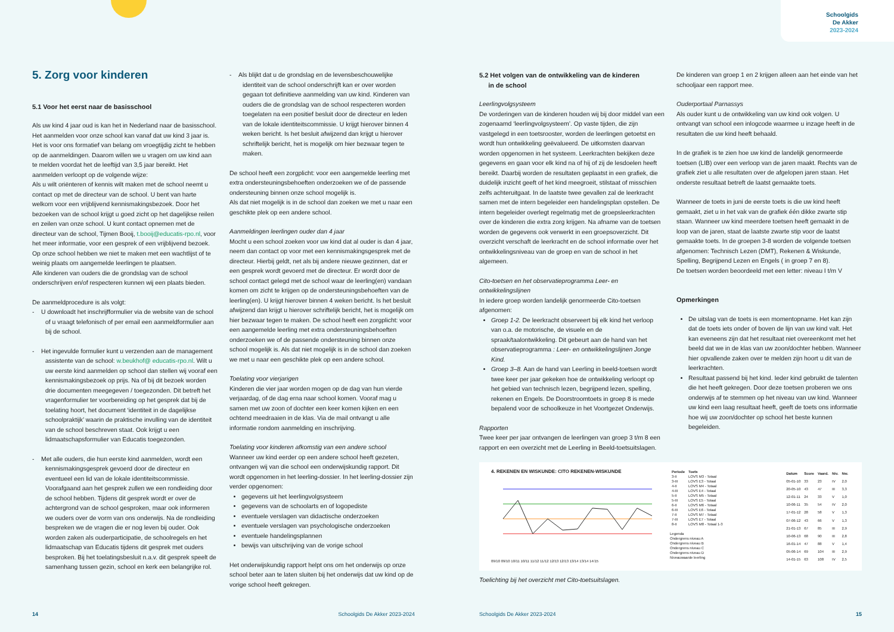5. Zorg voor kinderen
5.1 Voor het eerst naar de basisschool
Als uw kind 4 jaar oud is kan het in Nederland naar de basisschool. Het aanmelden voor onze school kan vanaf dat uw kind 3 jaar is. Het is voor ons formatief van belang om vroegtijdig zicht te hebben op de aanmeldingen. Daarom willen we u vragen om uw kind aan te melden voordat het de leeftijd van 3,5 jaar bereikt. Het aanmelden verloopt op de volgende wijze:
Als u wilt oriënteren of kennis wilt maken met de school neemt u contact op met de directeur van de school. U bent van harte welkom voor een vrijblijvend kennismakingsbezoek. Door het bezoeken van de school krijgt u goed zicht op het dagelijkse reilen en zeilen van onze school. U kunt contact opnemen met de directeur van de school, Tijmen Booij, t.booij@educatis-rpo.nl, voor het meer informatie, voor een gesprek of een vrijblijvend bezoek.
Op onze school hebben we niet te maken met een wachtlijst of te weinig plaats om aangemelde leerlingen te plaatsen.
Alle kinderen van ouders die de grondslag van de school onderschrijven en/of respecteren kunnen wij een plaats bieden.
De aanmeldprocedure is als volgt:
- U downloadt het inschrijfformulier via de website van de school of u vraagt telefonisch of per email een aanmeldformulier aan bij de school.
- Het ingevulde formulier kunt u verzenden aan de management assistente van de school: w.beukhof@ educatis-rpo.nl. Wilt u uw eerste kind aanmelden op school dan stellen wij vooraf een kennismakingsbezoek op prijs. Na of bij dit bezoek worden drie documenten meegegeven / toegezonden. Dit betreft het vragenformulier ter voorbereiding op het gesprek dat bij de toelating hoort, het document ‘identiteit in de dagelijkse schoolpraktijk’ waarin de praktische invulling van de identiteit van de school beschreven staat. Ook krijgt u een lidmaatschapsformulier van Educatis toegezonden.
- Met alle ouders, die hun eerste kind aanmelden, wordt een kennismakingsgesprek gevoerd door de directeur en eventueel een lid van de lokale identiteitscommissie. Voorafgaand aan het gesprek zullen we een rondleiding door de school hebben. Tijdens dit gesprek wordt er over de achtergrond van de school gesproken, maar ook informeren we ouders over de vorm van ons onderwijs. Na de rondleiding bespreken we de vragen die er nog leven bij ouder. Ook worden zaken als ouderparticipatie, de schoolregels en het lidmaatschap van Educatis tijdens dit gesprek met ouders besproken. Bij het toelatingsbesluit n.a.v. dit gesprek speelt de samenhang tussen gezin, school en kerk een belangrijke rol.
- Als blijkt dat u de grondslag en de levensbeschouwelijke identiteit van de school onderschrijft kan er over worden gegaan tot definitieve aanmelding van uw kind. Kinderen van ouders die de grondslag van de school respecteren worden toegelaten na een positief besluit door de directeur en leden van de lokale identiteitscommissie. U krijgt hierover binnen 4 weken bericht. Is het besluit afwijzend dan krijgt u hierover schriftelijk bericht, het is mogelijk om hier bezwaar tegen te maken.
De school heeft een zorgplicht: voor een aangemelde leerling met extra ondersteuningsbehoeften onderzoeken we of de passende ondersteuning binnen onze school mogelijk is.
Als dat niet mogelijk is in de school dan zoeken we met u naar een geschikte plek op een andere school.
Aanmeldingen leerlingen ouder dan 4 jaar
Mocht u een school zoeken voor uw kind dat al ouder is dan 4 jaar, neem dan contact op voor met een kennismakingsgesprek met de directeur. Hierbij geldt, net als bij andere nieuwe gezinnen, dat er een gesprek wordt gevoerd met de directeur. Er wordt door de school contact gelegd met de school waar de leerling(en) vandaan komen om zicht te krijgen op de ondersteuningsbehoeften van de leerling(en). U krijgt hierover binnen 4 weken bericht. Is het besluit afwijzend dan krijgt u hierover schriftelijk bericht, het is mogelijk om hier bezwaar tegen te maken. De school heeft een zorgplicht: voor een aangemelde leerling met extra ondersteuningsbehoeften onderzoeken we of de passende ondersteuning binnen onze school mogelijk is. Als dat niet mogelijk is in de school dan zoeken we met u naar een geschikte plek op een andere school.
Toelating voor vierjarigen
Kinderen die vier jaar worden mogen op de dag van hun vierde verjaardag, of de dag erna naar school komen. Vooraf mag u samen met uw zoon of dochter een keer komen kijken en een ochtend meedraaien in de klas. Via de mail ontvangt u alle informatie rondom aanmelding en inschrijving.
Toelating voor kinderen afkomstig van een andere school
Wanneer uw kind eerder op een andere school heeft gezeten, ontvangen wij van die school een onderwijskundig rapport. Dit wordt opgenomen in het leerling-dossier. In het leerling-dossier zijn verder opgenomen:
gegevens uit het leerlingvolgsysteem
gegevens van de schoolarts en of logopediste
eventuele verslagen van didactische onderzoeken
eventuele verslagen van psychologische onderzoeken
eventuele handelingsplannen
bewijs van uitschrijving van de vorige school
Het onderwijskundig rapport helpt ons om het onderwijs op onze school beter aan te laten sluiten bij het onderwijs dat uw kind op de vorige school heeft gekregen.
14 Schoolgids De Akker 2023-2024
Schoolgids
De Akker
2023-2024
5.2 Het volgen van de ontwikkeling van de kinderen
in de school
Leerlingvolgsysteem
De vorderingen van de kinderen houden wij bij door middel van een zogenaamd ‘leerlingvolgsysteem’. Op vaste tijden, die zijn vastgelegd in een toetsrooster, worden de leerlingen getoetst en wordt hun ontwikkeling geëvalueerd. De uitkomsten daarvan worden opgenomen in het systeem. Leerkrachten bekijken deze gegevens en gaan voor elk kind na of hij of zij de lesdoelen heeft bereikt. Daarbij worden de resultaten geplaatst in een grafiek, die duidelijk inzicht geeft of het kind meegroeit, stilstaat of misschien zelfs achteruitgaat. In de laatste twee gevallen zal de leerkracht samen met de intern begeleider een handelingsplan opstellen. De intern begeleider overlegt regelmatig met de groepsleerkrachten over de kinderen die extra zorg krijgen. Na afname van de toetsen worden de gegevens ook verwerkt in een groepsoverzicht. Dit overzicht verschaft de leerkracht en de school informatie over het ontwikkelingsniveau van de groep en van de school in het algemeen.
Cito-toetsen en het observatieprogramma Leer- en ontwikkelingslijnen
In iedere groep worden landelijk genormeerde Cito-toetsen afgenomen:
Groep 1-2. De leerkracht observeert bij elk kind het verloop van o.a. de motorische, de visuele en de spraak/taalontwikkeling. Dit gebeurt aan de hand van het observatieprogramma : Leer- en ontwikkelingslijnen Jonge Kind.
Groep 3–8. Aan de hand van Leerling in beeld-toetsen wordt twee keer per jaar gekeken hoe de ontwikkeling verloopt op het gebied van technisch lezen, begrijpend lezen, spelling, rekenen en Engels. De Doorstroomtoets in groep 8 is mede bepalend voor de schoolkeuze in het Voortgezet Onderwijs.
Rapporten
Twee keer per jaar ontvangen de leerlingen van groep 3 t/m 8 een rapport en een overzicht met de Leerling in Beeld-toetsuitslagen.
De kinderen van groep 1 en 2 krijgen alleen aan het einde van het schooljaar een rapport mee.
Ouderportaal Parnassys
Als ouder kunt u de ontwikkeling van uw kind ook volgen. U ontvangt van school een inlogcode waarmee u inzage heeft in de resultaten die uw kind heeft behaald.
In de grafiek is te zien hoe uw kind de landelijk genormeerde toetsen (LIB) over een verloop van de jaren maakt. Rechts van de grafiek ziet u alle resultaten over de afgelopen jaren staan. Het onderste resultaat betreft de laatst gemaakte toets.
Wanneer de toets in juni de eerste toets is die uw kind heeft gemaakt, ziet u in het vak van de grafiek één dikke zwarte stip staan. Wanneer uw kind meerdere toetsen heeft gemaakt in de loop van de jaren, staat de laatste zwarte stip voor de laatst gemaakte toets. In de groepen 3-8 worden de volgende toetsen afgenomen: Technisch Lezen (DMT), Rekenen & Wiskunde, Spelling, Begrijpend Lezen en Engels ( in groep 7 en 8).
De toetsen worden beoordeeld met een letter: niveau I t/m V
Opmerkingen
De uitslag van de toets is een momentopname. Het kan zijn dat de toets iets onder of boven de lijn van uw kind valt. Het kan eveneens zijn dat het resultaat niet overeenkomt met het beeld dat we in de klas van uw zoon/dochter hebben. Wanneer hier opvallende zaken over te melden zijn hoort u dit van de leerkrachten.
Resultaat passend bij het kind. Ieder kind gebruikt de talenten die het heeft gekregen. Door deze toetsen proberen we ons onderwijs af te stemmen op het niveau van uw kind. Wanneer uw kind een laag resultaat heeft, geeft de toets ons informatie hoe wij uw zoon/dochter op school het beste kunnen begeleiden.
4. REKENEN EN WISKUNDE: CITO REKENEN-WISKUNDE
09/10 09/10 10/11 10/11 11/12 11/12 12/13 12/13 13/14 13/14 14/15
| Periode | Toets |
| --- | --- |
| 3-II | LOVS M3 - Totaal |
| 3-III | LOVS E3 - Totaal |
| 4-II | LOVS M4 - Totaal |
| 4-III | LOVS E4 - Totaal |
| 5-II | LOVS M5 - Totaal |
| 5-III | LOVS E5 - Totaal |
| 6-II | LOVS M6 - Totaal |
| 6-III | LOVS E6 - Totaal |
| 7-II | LOVS M7 - Totaal |
| 7-III | LOVS E7 - Totaal |
| 8-II | LOVS M8 - Totaal 1-3 |
Legenda
Ondergrens niveau A
Ondergrens niveau B
Ondergrens niveau C
Ondergrens niveau D
Niveauwaarde leerling
| Datum | Score | Vaard. | Niv. | Nw. |
| --- | --- | --- | --- | --- |
| 05-01-10 | 33 | 23 | IV | 2,0 |
| 20-05-10 | 43 | 47 | III | 3,3 |
| 12-01-11 | 24 | 33 | V | 1,0 |
| 10-06-11 | 35 | 54 | IV | 2,0 |
| 17-01-12 | 28 | 58 | V | 1,3 |
| 07-06-12 | 43 | 66 | V | 1,3 |
| 21-01-13 | 67 | 85 | III | 2,9 |
| 10-06-13 | 68 | 90 | III | 2,8 |
| 16-01-14 | 47 | 88 | V | 1,4 |
| 05-06-14 | 69 | 104 | III | 2,9 |
| 14-01-15 | 63 | 108 | IV | 2,5 |
Toelichting bij het overzicht met Cito-toetsuitslagen.
Schoolgids De Akker 2023-2024 15